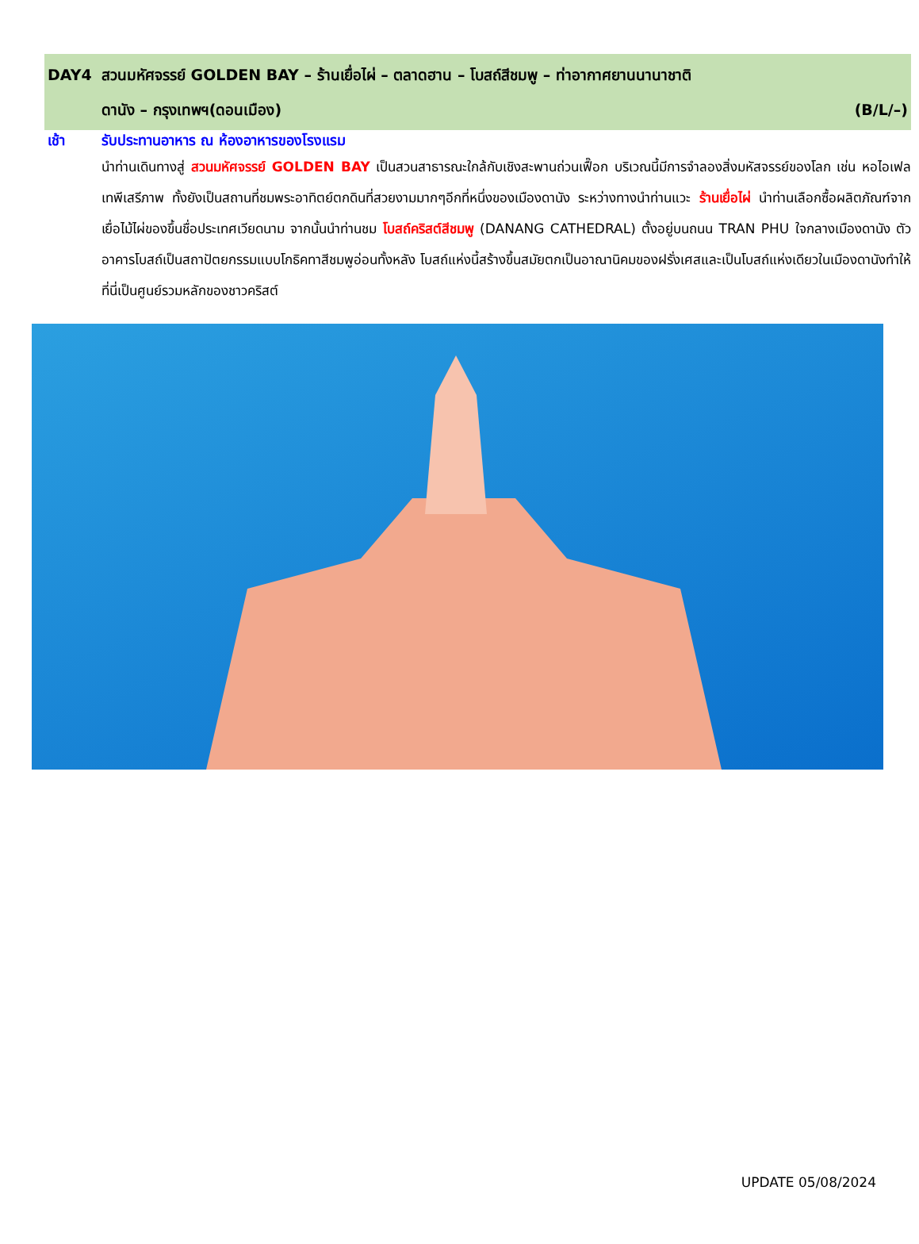DAY4 สวนมหัศจรรย์ GOLDEN BAY – ร้านเยื่อไผ่ – ตลาดฮาน – โบสถ์สีชมพู – ท่าอากาศยานนานาชาติ
ดานัง – กรุงเทพฯ(ดอนเมือง) (B/L/–)
เช้า รับประทานอาหาร ณ ห้องอาหารของโรงแรม
นำท่านเดินทางสู่ สวนมหัศจรรย์ GOLDEN BAY เป็นสวนสาธารณะใกล้กับเชิงสะพานถ่วนเฟื๊อก บริเวณนี้มีการจำลองสิ่งมหัสจรรย์ของโลก เช่น หอไอเฟล เทพีเสรีภาพ ทั้งยังเป็นสถานที่ชมพระอาทิตย์ตกดินที่สวยงามมากๆอีกที่หนึ่งของเมืองดานัง ระหว่างทางนำท่านแวะ ร้านเยื่อไผ่ นำท่านเลือกซื้อผลิตภัณฑ์จากเยื่อไม้ไผ่ของขึ้นชื่อประเทศเวียดนาม จากนั้นนำท่านชม โบสถ์คริสต์สีชมพู (DANANG CATHEDRAL) ตั้งอยู่บนถนน TRAN PHU ใจกลางเมืองดานัง ตัวอาคารโบสถ์เป็นสถาปัตยกรรมแบบโกธิคทาสีชมพูอ่อนทั้งหลัง โบสถ์แห่งนี้สร้างขึ้นสมัยตกเป็นอาณานิคมของฝรั่งเศสและเป็นโบสถ์แห่งเดียวในเมืองดานังทำให้ที่นี่เป็นศูนย์รวมหลักของชาวคริสต์
UPDATE 05/08/2024